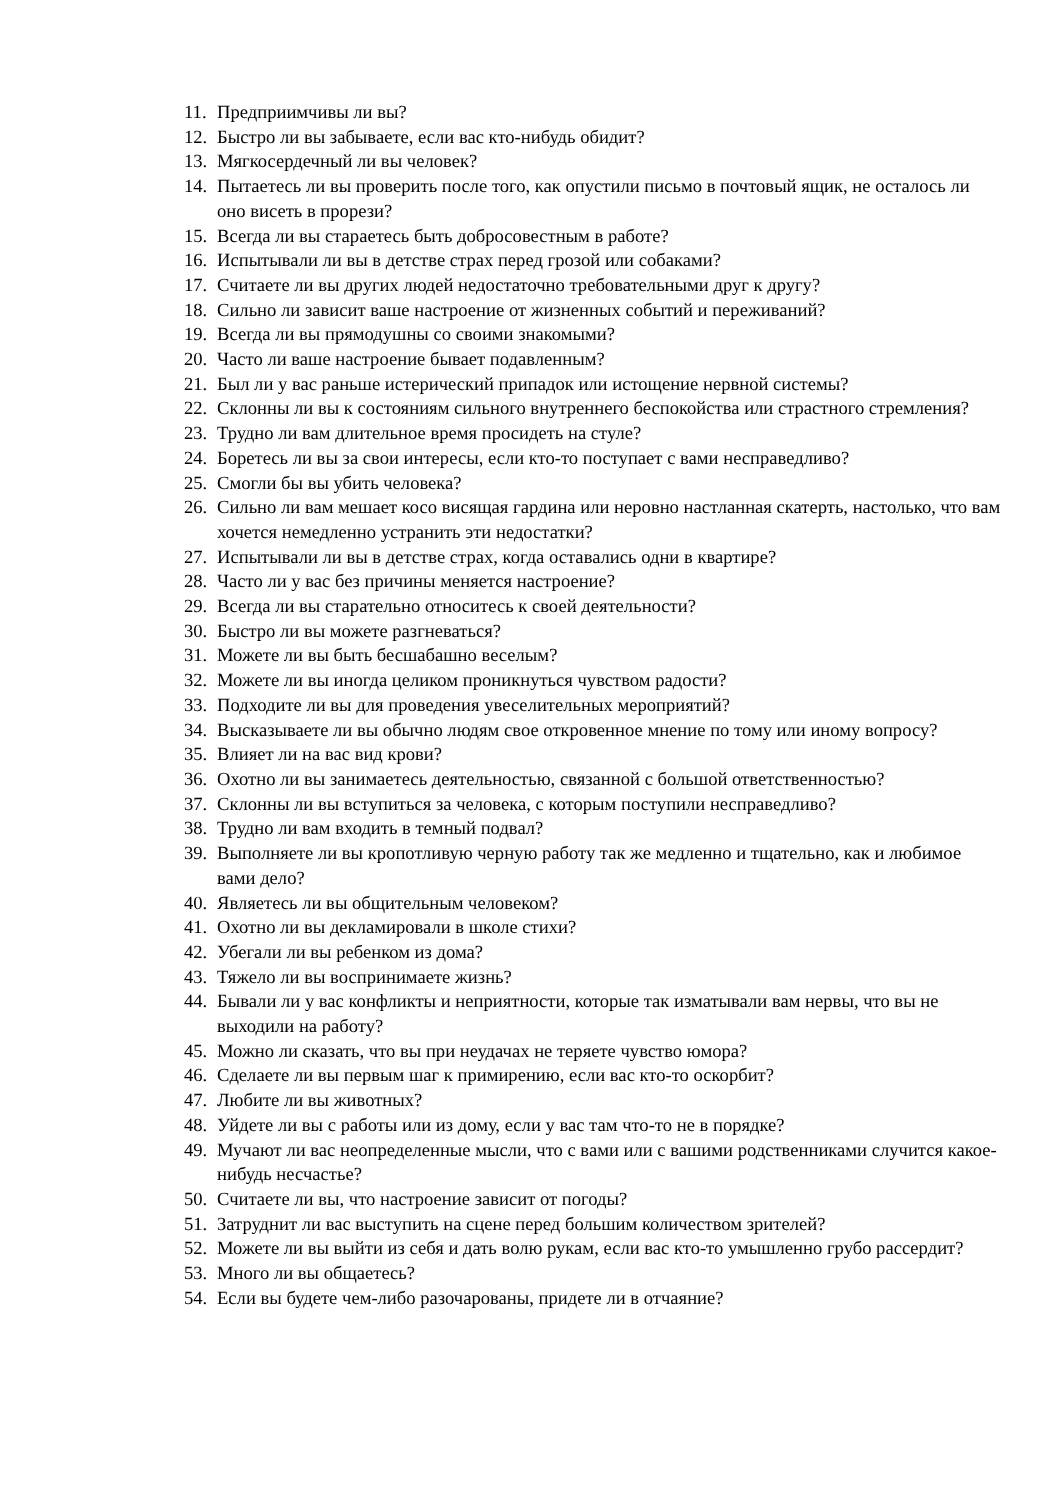11. Предприимчивы ли вы?
12. Быстро ли вы забываете, если вас кто-нибудь обидит?
13. Мягкосердечный ли вы человек?
14. Пытаетесь ли вы проверить после того, как опустили письмо в почтовый ящик, не осталось ли оно висеть в прорези?
15. Всегда ли вы стараетесь быть добросовестным в работе?
16. Испытывали ли вы в детстве страх перед грозой или собаками?
17. Считаете ли вы других людей недостаточно требовательными друг к другу?
18. Сильно ли зависит ваше настроение от жизненных событий и переживаний?
19. Всегда ли вы прямодушны со своими знакомыми?
20. Часто ли ваше настроение бывает подавленным?
21. Был ли у вас раньше истерический припадок или истощение нервной системы?
22. Склонны ли вы к состояниям сильного внутреннего беспокойства или страстного стремления?
23. Трудно ли вам длительное время просидеть на стуле?
24. Боретесь ли вы за свои интересы, если кто-то поступает с вами несправедливо?
25. Смогли бы вы убить человека?
26. Сильно ли вам мешает косо висящая гардина или неровно настланная скатерть, настолько, что вам хочется немедленно устранить эти недостатки?
27. Испытывали ли вы в детстве страх, когда оставались одни в квартире?
28. Часто ли у вас без причины меняется настроение?
29. Всегда ли вы старательно относитесь к своей деятельности?
30. Быстро ли вы можете разгневаться?
31. Можете ли вы быть бесшабашно веселым?
32. Можете ли вы иногда целиком проникнуться чувством радости?
33. Подходите ли вы для проведения увеселительных мероприятий?
34. Высказываете ли вы обычно людям свое откровенное мнение по тому или иному вопросу?
35. Влияет ли на вас вид крови?
36. Охотно ли вы занимаетесь деятельностью, связанной с большой ответственностью?
37. Склонны ли вы вступиться за человека, с которым поступили несправедливо?
38. Трудно ли вам входить в темный подвал?
39. Выполняете ли вы кропотливую черную работу так же медленно и тщательно, как и любимое вами дело?
40. Являетесь ли вы общительным человеком?
41. Охотно ли вы декламировали в школе стихи?
42. Убегали ли вы ребенком из дома?
43. Тяжело ли вы воспринимаете жизнь?
44. Бывали ли у вас конфликты и неприятности, которые так изматывали вам нервы, что вы не выходили на работу?
45. Можно ли сказать, что вы при неудачах не теряете чувство юмора?
46. Сделаете ли вы первым шаг к примирению, если вас кто-то оскорбит?
47. Любите ли вы животных?
48. Уйдете ли вы с работы или из дому, если у вас там что-то не в порядке?
49. Мучают ли вас неопределенные мысли, что с вами или с вашими родственниками случится какое-нибудь несчастье?
50. Считаете ли вы, что настроение зависит от погоды?
51. Затруднит ли вас выступить на сцене перед большим количеством зрителей?
52. Можете ли вы выйти из себя и дать волю рукам, если вас кто-то умышленно грубо рассердит?
53. Много ли вы общаетесь?
54. Если вы будете чем-либо разочарованы, придете ли в отчаяние?